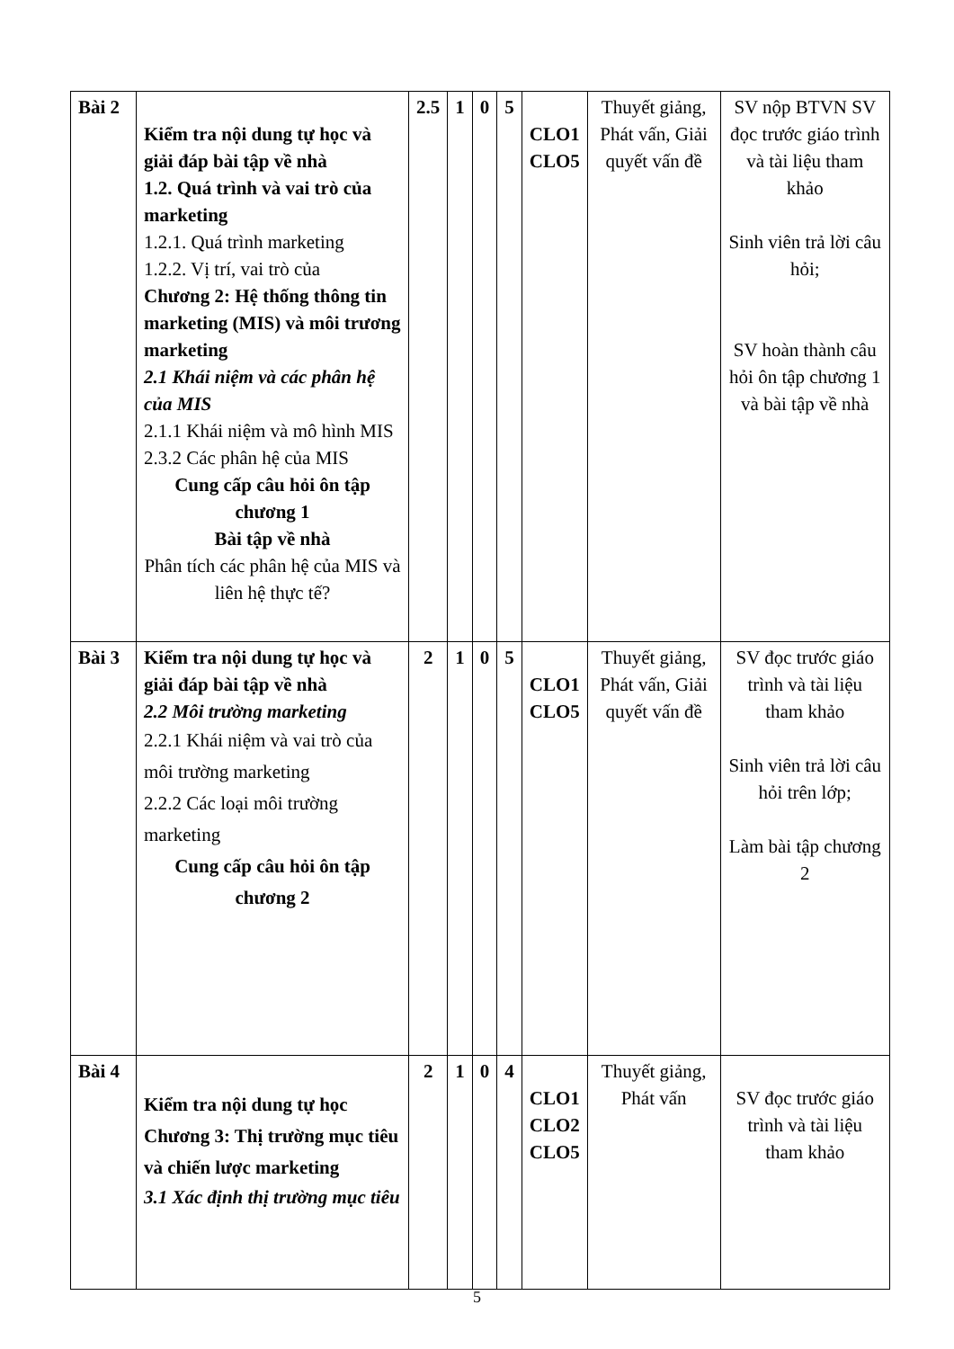| Bài 2 | Kiểm tra nội dung tự học và giải đáp bài tập về nhà 1.2. Quá trình và vai trò của marketing 1.2.1. Quá trình marketing 1.2.2. Vị trí, vai trò của Chương 2: Hệ thống thông tin marketing (MIS) và môi trương marketing 2.1 Khái niệm và các phân hệ của MIS 2.1.1 Khái niệm và mô hình MIS 2.3.2 Các phân hệ của MIS Cung cấp câu hỏi ôn tập chương 1 Bài tập về nhà Phân tích các phân hệ của MIS và liên hệ thực tế? | 2.5 | 1 | 0 | 5 | CLO1 CLO5 | Thuyết giảng, Phát vấn, Giải quyết vấn đề | SV nộp BTVN SV đọc trước giáo trình và tài liệu tham khảo Sinh viên trả lời câu hỏi; SV hoàn thành câu hỏi ôn tập chương 1 và bài tập về nhà |
| Bài 3 | Kiểm tra nội dung tự học và giải đáp bài tập về nhà 2.2 Môi trường marketing 2.2.1 Khái niệm và vai trò của môi trường marketing 2.2.2 Các loại môi trường marketing Cung cấp câu hỏi ôn tập chương 2 | 2 | 1 | 0 | 5 | CLO1 CLO5 | Thuyết giảng, Phát vấn, Giải quyết vấn đề | SV đọc trước giáo trình và tài liệu tham khảo Sinh viên trả lời câu hỏi trên lớp; Làm bài tập chương 2 |
| Bài 4 | Kiểm tra nội dung tự học Chương 3: Thị trường mục tiêu và chiến lược marketing 3.1 Xác định thị trường mục tiêu | 2 | 1 | 0 | 4 | CLO1 CLO2 CLO5 | Thuyết giảng, Phát vấn | SV đọc trước giáo trình và tài liệu tham khảo |
5